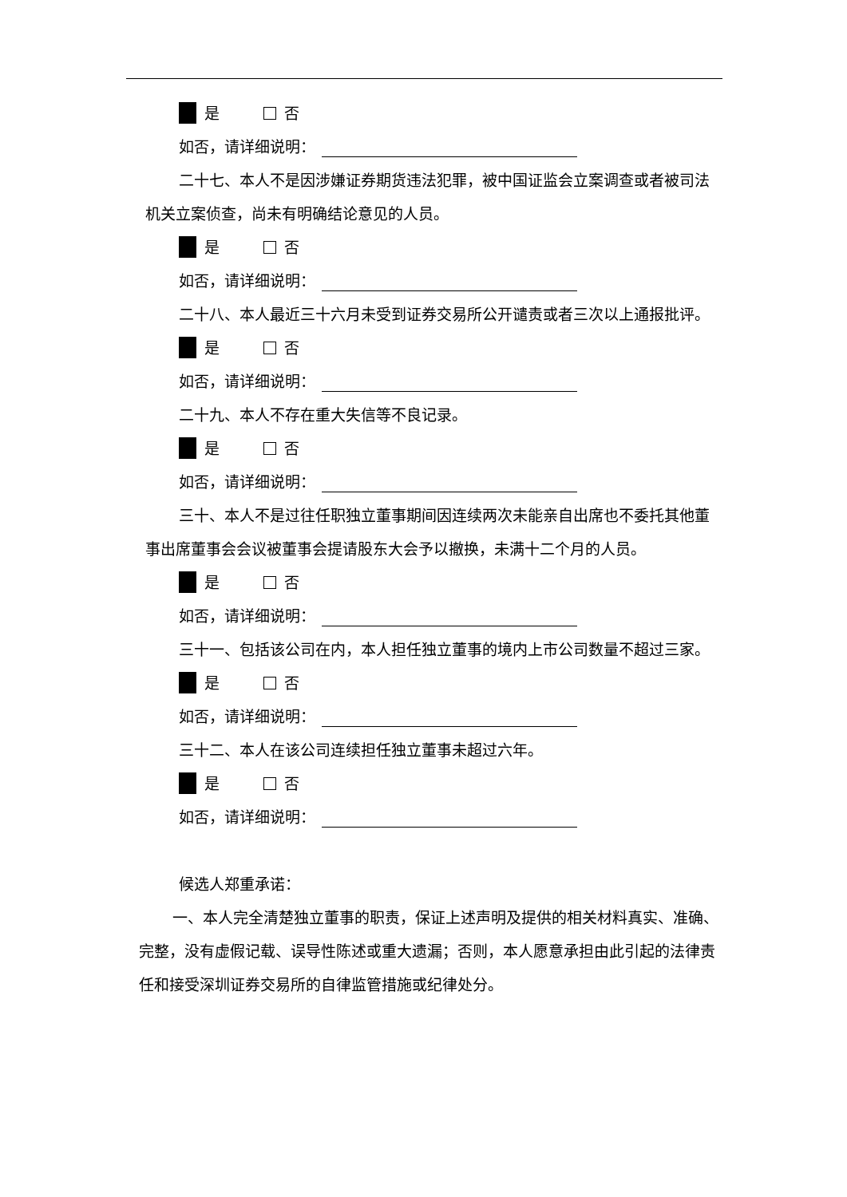是 否
如否，请详细说明：
二十七、本人不是因涉嫌证券期货违法犯罪，被中国证监会立案调查或者被司法机关立案侦查，尚未有明确结论意见的人员。
是 否
如否，请详细说明：
二十八、本人最近三十六月未受到证券交易所公开谴责或者三次以上通报批评。
是 否
如否，请详细说明：
二十九、本人不存在重大失信等不良记录。
是 否
如否，请详细说明：
三十、本人不是过往任职独立董事期间因连续两次未能亲自出席也不委托其他董事出席董事会会议被董事会提请股东大会予以撤换，未满十二个月的人员。
是 否
如否，请详细说明：
三十一、包括该公司在内，本人担任独立董事的境内上市公司数量不超过三家。
是 否
如否，请详细说明：
三十二、本人在该公司连续担任独立董事未超过六年。
是 否
如否，请详细说明：
候选人郑重承诺：
一、本人完全清楚独立董事的职责，保证上述声明及提供的相关材料真实、准确、完整，没有虚假记载、误导性陈述或重大遗漏；否则，本人愿意承担由此引起的法律责任和接受深圳证券交易所的自律监管措施或纪律处分。